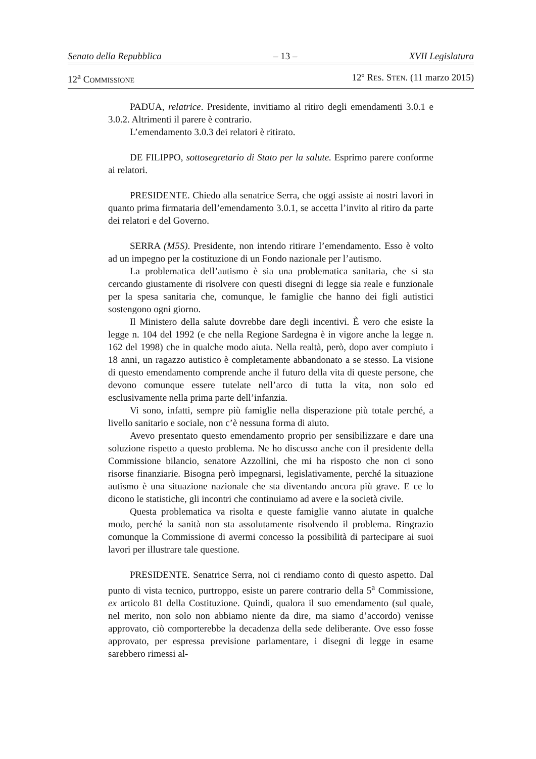Senato della Repubblica – 13 – XVII Legislatura
12<sup>a</sup> COMMISSIONE 12º RES. STEN. (11 marzo 2015)
PADUA, relatrice. Presidente, invitiamo al ritiro degli emendamenti 3.0.1 e 3.0.2. Altrimenti il parere è contrario.
L’emendamento 3.0.3 dei relatori è ritirato.
DE FILIPPO, sottosegretario di Stato per la salute. Esprimo parere conforme ai relatori.
PRESIDENTE. Chiedo alla senatrice Serra, che oggi assiste ai nostri lavori in quanto prima firmataria dell’emendamento 3.0.1, se accetta l’invito al ritiro da parte dei relatori e del Governo.
SERRA (M5S). Presidente, non intendo ritirare l’emendamento. Esso è volto ad un impegno per la costituzione di un Fondo nazionale per l’autismo.
La problematica dell’autismo è sia una problematica sanitaria, che si sta cercando giustamente di risolvere con questi disegni di legge sia reale e funzionale per la spesa sanitaria che, comunque, le famiglie che hanno dei figli autistici sostengono ogni giorno.
Il Ministero della salute dovrebbe dare degli incentivi. È vero che esiste la legge n. 104 del 1992 (e che nella Regione Sardegna è in vigore anche la legge n. 162 del 1998) che in qualche modo aiuta. Nella realtà, però, dopo aver compiuto i 18 anni, un ragazzo autistico è completamente abbandonato a se stesso. La visione di questo emendamento comprende anche il futuro della vita di queste persone, che devono comunque essere tutelate nell’arco di tutta la vita, non solo ed esclusivamente nella prima parte dell’infanzia.
Vi sono, infatti, sempre più famiglie nella disperazione più totale perché, a livello sanitario e sociale, non c’è nessuna forma di aiuto.
Avevo presentato questo emendamento proprio per sensibilizzare e dare una soluzione rispetto a questo problema. Ne ho discusso anche con il presidente della Commissione bilancio, senatore Azzollini, che mi ha risposto che non ci sono risorse finanziarie. Bisogna però impegnarsi, legislativamente, perché la situazione autismo è una situazione nazionale che sta diventando ancora più grave. E ce lo dicono le statistiche, gli incontri che continuiamo ad avere e la società civile.
Questa problematica va risolta e queste famiglie vanno aiutate in qualche modo, perché la sanità non sta assolutamente risolvendo il problema. Ringrazio comunque la Commissione di avermi concesso la possibilità di partecipare ai suoi lavori per illustrare tale questione.
PRESIDENTE. Senatrice Serra, noi ci rendiamo conto di questo aspetto. Dal punto di vista tecnico, purtroppo, esiste un parere contrario della 5<sup>a</sup> Commissione, ex articolo 81 della Costituzione. Quindi, qualora il suo emendamento (sul quale, nel merito, non solo non abbiamo niente da dire, ma siamo d’accordo) venisse approvato, ciò comporterebbe la decadenza della sede deliberante. Ove esso fosse approvato, per espressa previsione parlamentare, i disegni di legge in esame sarebbero rimessi al-